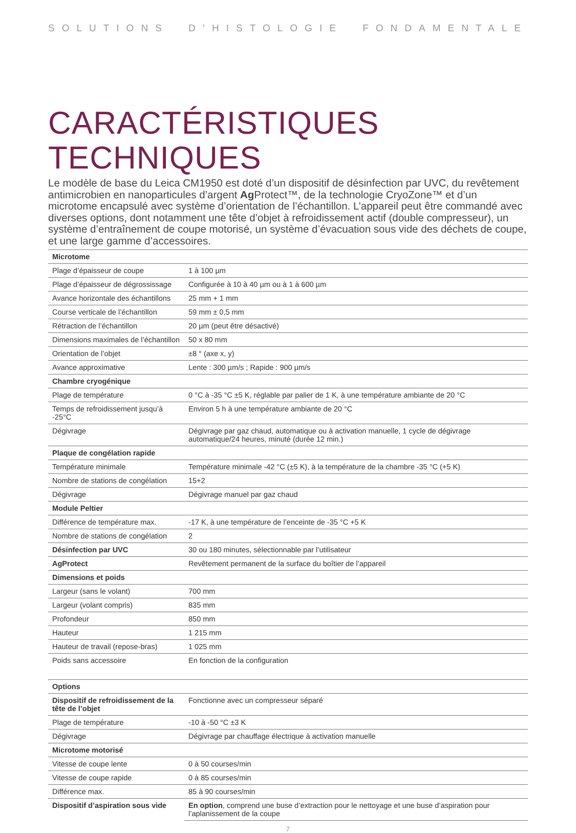SOLUTIONS D’HISTOLOGIE FONDAMENTALE
CARACTÉRISTIQUES TECHNIQUES
Le modèle de base du Leica CM1950 est doté d’un dispositif de désinfection par UVC, du revêtement antimicrobien en nanoparticules d’argent Ag Protect™, de la technologie CryoZone™ et d’un microtome encapsulé avec système d’orientation de l’échantillon. L’appareil peut être commandé avec diverses options, dont notamment une tête d’objet à refroidissement actif (double compresseur), un système d’entraînement de coupe motorisé, un système d’évacuation sous vide des déchets de coupe, et une large gamme d’accessoires.
| Microtome | |
| --- | --- |
| Plage d’épaisseur de coupe | 1 à 100 µm |
| Plage d’épaisseur de dégrossissage | Configurée à 10 à 40 µm ou à 1 à 600 µm |
| Avance horizontale des échantillons | 25 mm + 1 mm |
| Course verticale de l’échantillon | 59 mm ± 0,5 mm |
| Rétraction de l’échantillon | 20 µm (peut être désactivé) |
| Dimensions maximales de l’échantillon | 50 x 80 mm |
| Orientation de l’objet | ±8 ° (axe x, y) |
| Avance approximative | Lente : 300 µm/s ; Rapide : 900 µm/s |
| Chambre cryogénique | |
| Plage de température | 0 °C à -35 °C ±5 K, réglable par palier de 1 K, à une température ambiante de 20 °C |
| Temps de refroidissement jusqu’à -25°C | Environ 5 h à une température ambiante de 20 °C |
| Dégivrage | Dégivrage par gaz chaud, automatique ou à activation manuelle, 1 cycle de dégivrage automatique/24 heures, minuté (durée 12 min.) |
| Plaque de congélation rapide | |
| Température minimale | Température minimale -42 °C (±5 K), à la température de la chambre -35 °C (+5 K) |
| Nombre de stations de congélation | 15+2 |
| Dégivrage | Dégivrage manuel par gaz chaud |
| Module Peltier | |
| Différence de température max. | -17 K, à une température de l’enceinte de -35 °C +5 K |
| Nombre de stations de congélation | 2 |
| Désinfection par UVC | 30 ou 180 minutes, sélectionnable par l’utilisateur |
| AgProtect | Revêtement permanent de la surface du boîtier de l’appareil |
| Dimensions et poids | |
| Largeur (sans le volant) | 700 mm |
| Largeur (volant compris) | 835 mm |
| Profondeur | 850 mm |
| Hauteur | 1 215 mm |
| Hauteur de travail (repose-bras) | 1 025 mm |
| Poids sans accessoire | En fonction de la configuration |
| Options | |
| Dispositif de refroidissement de la tête de l’objet | Fonctionne avec un compresseur séparé |
| Plage de température | -10 à -50 °C ±3 K |
| Dégivrage | Dégivrage par chauffage électrique à activation manuelle |
| Microtome motorisé | |
| Vitesse de coupe lente | 0 à 50 courses/min |
| Vitesse de coupe rapide | 0 à 85 courses/min |
| Différence max. | 85 à 90 courses/min |
| Dispositif d’aspiration sous vide | En option , comprend une buse d’extraction pour le nettoyage et une buse d’aspiration pour l’aplanissement de la coupe |
7